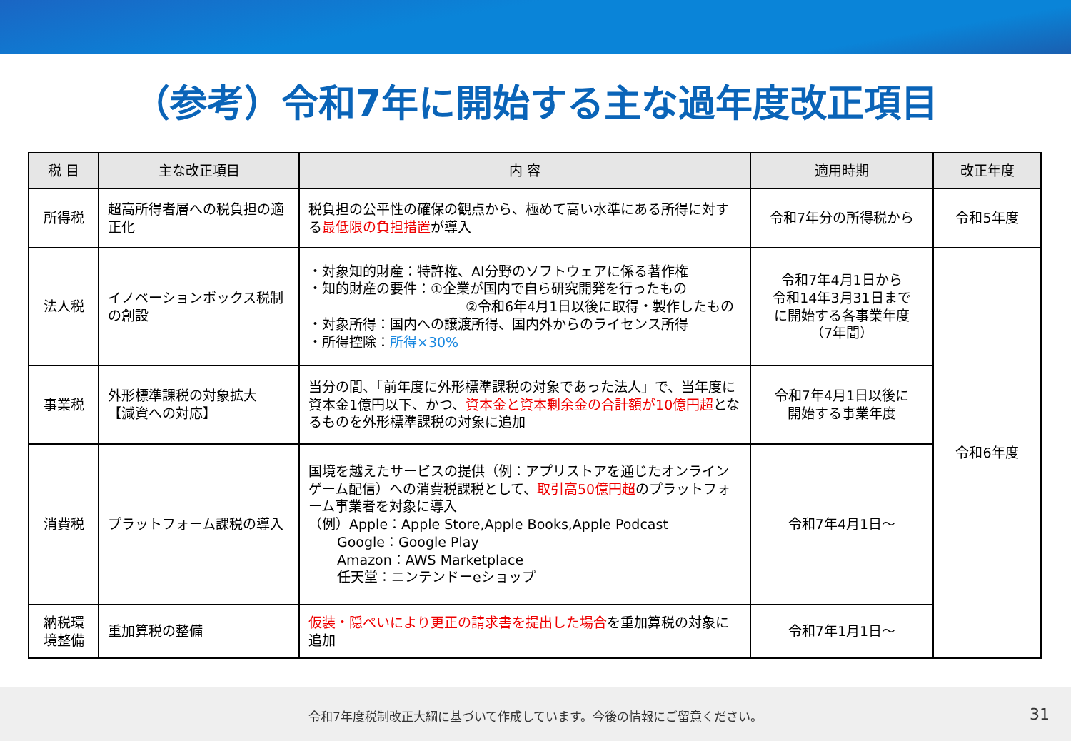（参考）令和7年に開始する主な過年度改正項目
| 税 目 | 主な改正項目 | 内 容 | 適用時期 | 改正年度 |
| --- | --- | --- | --- | --- |
| 所得税 | 超高所得者層への税負担の適正化 | 税負担の公平性の確保の観点から、極めて高い水準にある所得に対する 最低限の負担措置 が導入 | 令和7年分の所得税から | 令和5年度 |
| 法人税 | イノベーションボックス税制の創設 | ・対象知的財産：特許権、AI分野のソフトウェアに係る著作権 ・知的財産の要件：①企業が国内で自ら研究開発を行ったもの ②令和6年4月1日以後に取得・製作したもの ・対象所得：国内への譲渡所得、国内外からのライセンス所得 ・所得控除： 所得×30% | 令和7年4月1日から 令和14年3月31日まで に開始する各事業年度 （7年間） | 令和6年度 |
| 事業税 | 外形標準課税の対象拡大 【減資への対応】 | 当分の間、「前年度に外形標準課税の対象であった法人」で、当年度に資本金1億円以下、かつ、 資本金と資本剰余金の合計額が10億円超 となるものを外形標準課税の対象に追加 | 令和7年4月1日以後に 開始する事業年度 | |
| 消費税 | プラットフォーム課税の導入 | 国境を越えたサービスの提供（例：アプリストアを通じたオンラインゲーム配信）への消費税課税として、 取引高50億円超 のプラットフォーム事業者を対象に導入 （例）Apple：Apple Store,Apple Books,Apple Podcast Google：Google Play Amazon：AWS Marketplace 任天堂：ニンテンドーeショップ | 令和7年4月1日～ | |
| 納税環境整備 | 重加算税の整備 | 仮装・隠ぺいにより更正の請求書を提出した場合 を重加算税の対象に追加 | 令和7年1月1日～ | |
令和7年度税制改正大綱に基づいて作成しています。今後の情報にご留意ください。 31